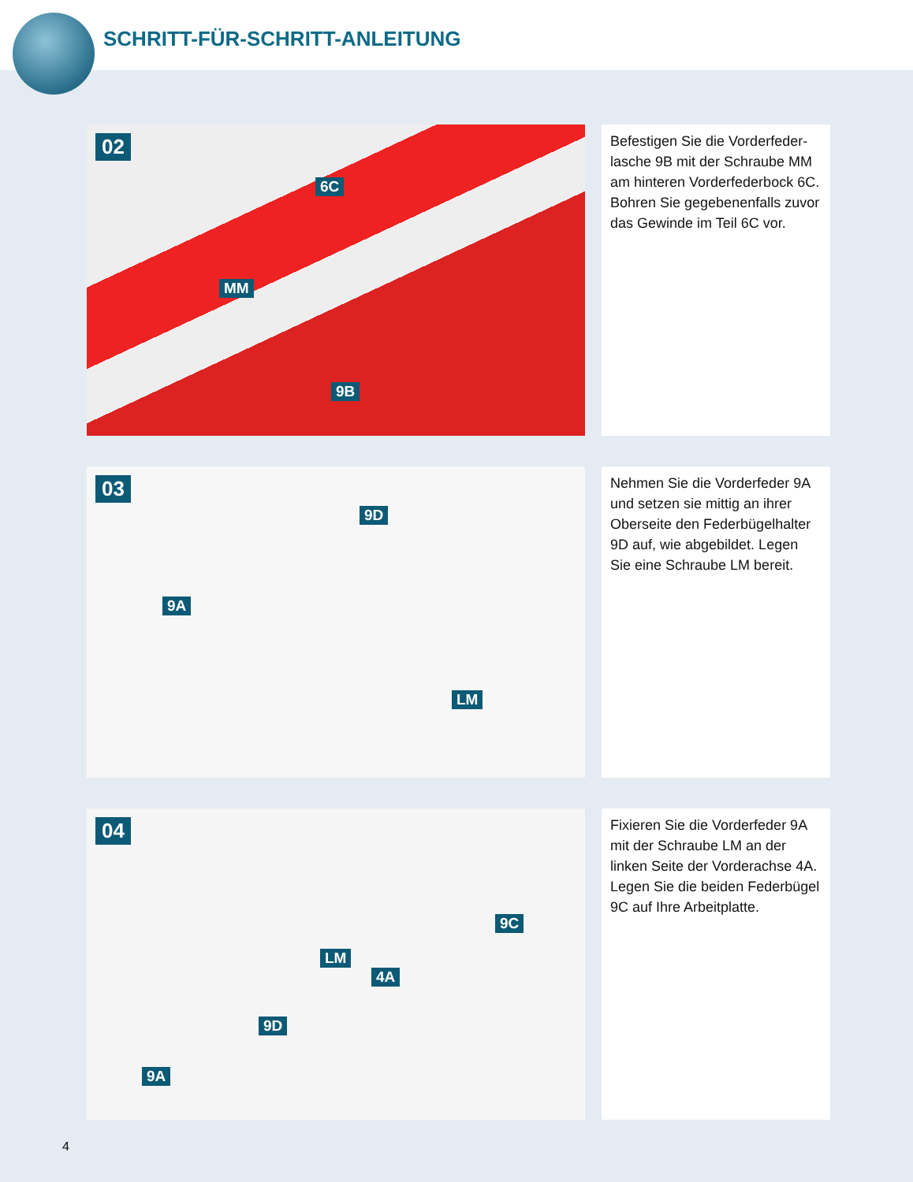SCHRITT-FÜR-SCHRITT-ANLEITUNG
02
6C
MM
9B
Befestigen Sie die Vorderfeder­lasche 9B mit der Schraube MM am hinteren Vorderfederbock 6C. Bohren Sie gegebenenfalls zuvor das Gewinde im Teil 6C vor.
03
9D
9A
LM
Nehmen Sie die Vorderfeder 9A und setzen sie mittig an ihrer Oberseite den Federbügelhalter 9D auf, wie abgebildet. Legen Sie eine Schraube LM bereit.
04
9C
LM
4A
9D
9A
Fixieren Sie die Vorderfeder 9A mit der Schraube LM an der linken Seite der Vorderachse 4A. Legen Sie die beiden Federbügel 9C auf Ihre Arbeitplatte.
4